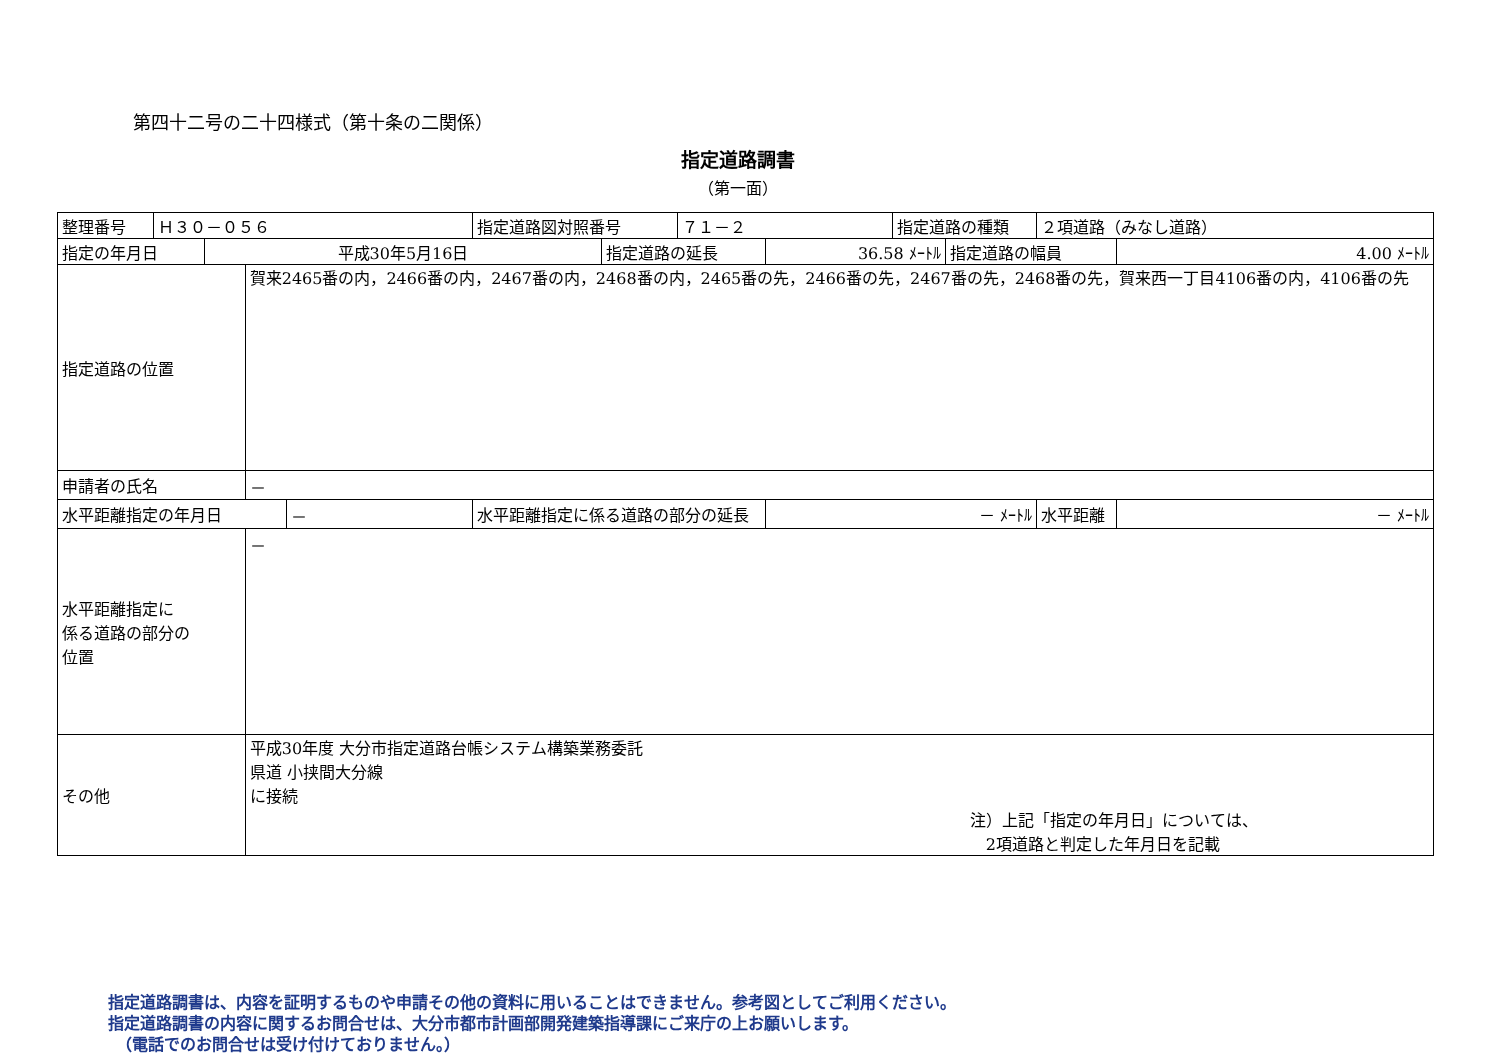第四十二号の二十四様式（第十条の二関係）
指定道路調書
（第一面）
| 整理番号 | Ｈ３０－０５６ | | | | 指定道路図対照番号 | | ７１－２ | | 指定道路の種類 | | ２項道路（みなし道路） | |
| 指定の年月日 | | 平成30年5月16日 | | | | 指定道路の延長 | | 36.58 ﾒｰﾄﾙ | | 指定道路の幅員 | | 4.00 ﾒｰﾄﾙ |
| 指定道路の位置 | | | 賀来2465番の内，2466番の内，2467番の内，2468番の内，2465番の先，2466番の先，2467番の先，2468番の先，賀来西一丁目4106番の内，4106番の先 | | | | | | | | | |
| 申請者の氏名 | | | － | | | | | | | | | |
| 水平距離指定の年月日 | | | | － | 水平距離指定に係る道路の部分の延長 | | | － ﾒｰﾄﾙ | | | 水平距離 | － ﾒｰﾄﾙ |
| 水平距離指定に 係る道路の部分の 位置 | | | － | | | | | | | | | |
| その他 | | | 平成30年度 大分市指定道路台帳システム構築業務委託 県道 小挟間大分線 に接続 注）上記「指定の年月日」については、 2項道路と判定した年月日を記載 | | | | | | | | | |
指定道路調書は、内容を証明するものや申請その他の資料に用いることはできません。参考図としてご利用ください。
指定道路調書の内容に関するお問合せは、大分市都市計画部開発建築指導課にご来庁の上お願いします。
　（電話でのお問合せは受け付けておりません。）